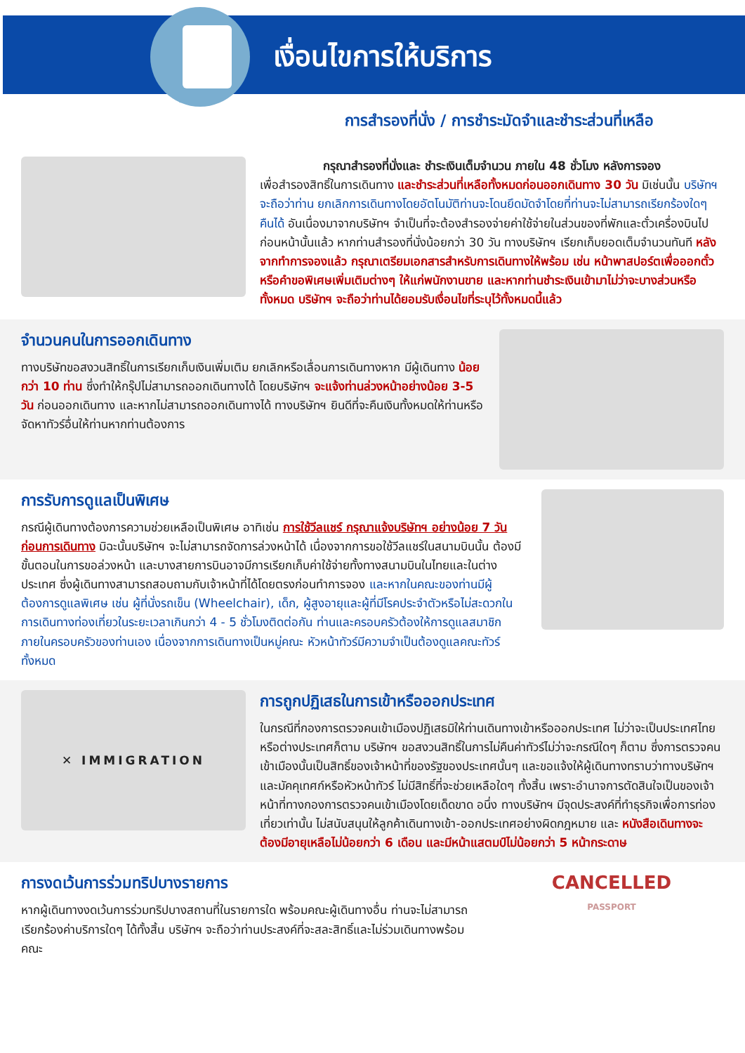เงื่อนไขการให้บริการ
การสำรองที่นั่ง / การชำระมัดจำและชำระส่วนที่เหลือ
กรุณาสำรองที่นั่งและ ชำระเงินเต็มจำนวน ภายใน 48 ชั่วโมง หลังการจอง
เพื่อสำรองสิทธิ์ในการเดินทาง และชำระส่วนที่เหลือทั้งหมดก่อนออกเดินทาง 30 วัน มิเช่นนั้น บริษัทฯ จะถือว่าท่าน ยกเลิกการเดินทางโดยอัตโนมัติท่านจะโดนยึดมัดจำโดยที่ท่านจะไม่สามารถเรียกร้องใดๆ คืนได้ อันเนื่องมาจากบริษัทฯ จำเป็นที่จะต้องสำรองจ่ายค่าใช้จ่ายในส่วนของที่พักและตั๋วเครื่องบินไปก่อนหน้านั้นแล้ว หากท่านสำรองที่นั่งน้อยกว่า 30 วัน ทางบริษัทฯ เรียกเก็บยอดเต็มจำนวนทันที หลังจากทำการจองแล้ว กรุณาเตรียมเอกสารสำหรับการเดินทางให้พร้อม เช่น หน้าพาสปอร์ตเพื่อออกตั๋วหรือคำขอพิเศษเพิ่มเติมต่างๆ ให้แก่พนักงานขาย และหากท่านชำระเงินเข้ามาไม่ว่าจะบางส่วนหรือทั้งหมด บริษัทฯ จะถือว่าท่านได้ยอมรับเงื่อนไขที่ระบุไว้ทั้งหมดนี้แล้ว
จำนวนคนในการออกเดินทาง
ทางบริษัทขอสงวนสิทธิ์ในการเรียกเก็บเงินเพิ่มเติม ยกเลิกหรือเลื่อนการเดินทางหาก มีผู้เดินทาง น้อยกว่า 10 ท่าน ซึ่งทำให้กรุ๊ปไม่สามารถออกเดินทางได้ โดยบริษัทฯ จะแจ้งท่านล่วงหน้าอย่างน้อย 3-5 วัน ก่อนออกเดินทาง และหากไม่สามารถออกเดินทางได้ ทางบริษัทฯ ยินดีที่จะคืนเงินทั้งหมดให้ท่านหรือจัดหาทัวร์อื่นให้ท่านหากท่านต้องการ
การรับการดูแลเป็นพิเศษ
กรณีผู้เดินทางต้องการความช่วยเหลือเป็นพิเศษ อาทิเช่น การใช้วีลแชร์ กรุณาแจ้งบริษัทฯ อย่างน้อย 7 วันก่อนการเดินทาง มิฉะนั้นบริษัทฯ จะไม่สามารถจัดการล่วงหน้าได้ เนื่องจากการขอใช้วีลแชร์ในสนามบินนั้น ต้องมีขั้นตอนในการขอล่วงหน้า และบางสายการบินอาจมีการเรียกเก็บค่าใช้จ่ายทั้งทางสนามบินในไทยและในต่างประเทศ ซึ่งผู้เดินทางสามารถสอบถามกับเจ้าหน้าที่ได้โดยตรงก่อนทำการจอง และหากในคณะของท่านมีผู้ต้องการดูแลพิเศษ เช่น ผู้ที่นั่งรถเข็น (Wheelchair), เด็ก, ผู้สูงอายุและผู้ที่มีโรคประจำตัวหรือไม่สะดวกในการเดินทางท่องเที่ยวในระยะเวลาเกินกว่า 4 - 5 ชั่วโมงติดต่อกัน ท่านและครอบครัวต้องให้การดูแลสมาชิกภายในครอบครัวของท่านเอง เนื่องจากการเดินทางเป็นหมู่คณะ หัวหน้าทัวร์มีความจำเป็นต้องดูแลคณะทัวร์ทั้งหมด
✕ IMMIGRATION
การถูกปฏิเสธในการเข้าหรือออกประเทศ
ในกรณีที่กองการตรวจคนเข้าเมืองปฏิเสธมิให้ท่านเดินทางเข้าหรือออกประเทศ ไม่ว่าจะเป็นประเทศไทยหรือต่างประเทศก็ตาม บริษัทฯ ขอสงวนสิทธิ์ในการไม่คืนค่าทัวร์ไม่ว่าจะกรณีใดๆ ก็ตาม ซึ่งการตรวจคนเข้าเมืองนั้นเป็นสิทธิ์ของเจ้าหน้าที่ของรัฐของประเทศนั้นๆ และขอแจ้งให้ผู้เดินทางทราบว่าทางบริษัทฯและมัคคุเทศก์หรือหัวหน้าทัวร์ ไม่มีสิทธิ์ที่จะช่วยเหลือใดๆ ทั้งสิ้น เพราะอำนาจการตัดสินใจเป็นของเจ้าหน้าที่ทางกองการตรวจคนเข้าเมืองโดยเด็ดขาด อนึ่ง ทางบริษัทฯ มีจุดประสงค์ที่ทำธุรกิจเพื่อการท่องเที่ยวเท่านั้น ไม่สนับสนุนให้ลูกค้าเดินทางเข้า-ออกประเทศอย่างผิดกฎหมาย และ หนังสือเดินทางจะต้องมีอายุเหลือไม่น้อยกว่า 6 เดือน และมีหน้าแสตมป์ไม่น้อยกว่า 5 หน้ากระดาษ
การงดเว้นการร่วมทริปบางรายการ
หากผู้เดินทางงดเว้นการร่วมทริปบางสถานที่ในรายการใด พร้อมคณะผู้เดินทางอื่น ท่านจะไม่สามารถเรียกร้องค่าบริการใดๆ ได้ทั้งสิ้น บริษัทฯ จะถือว่าท่านประสงค์ที่จะสละสิทธิ์และไม่ร่วมเดินทางพร้อมคณะ
CANCELLED
PASSPORT